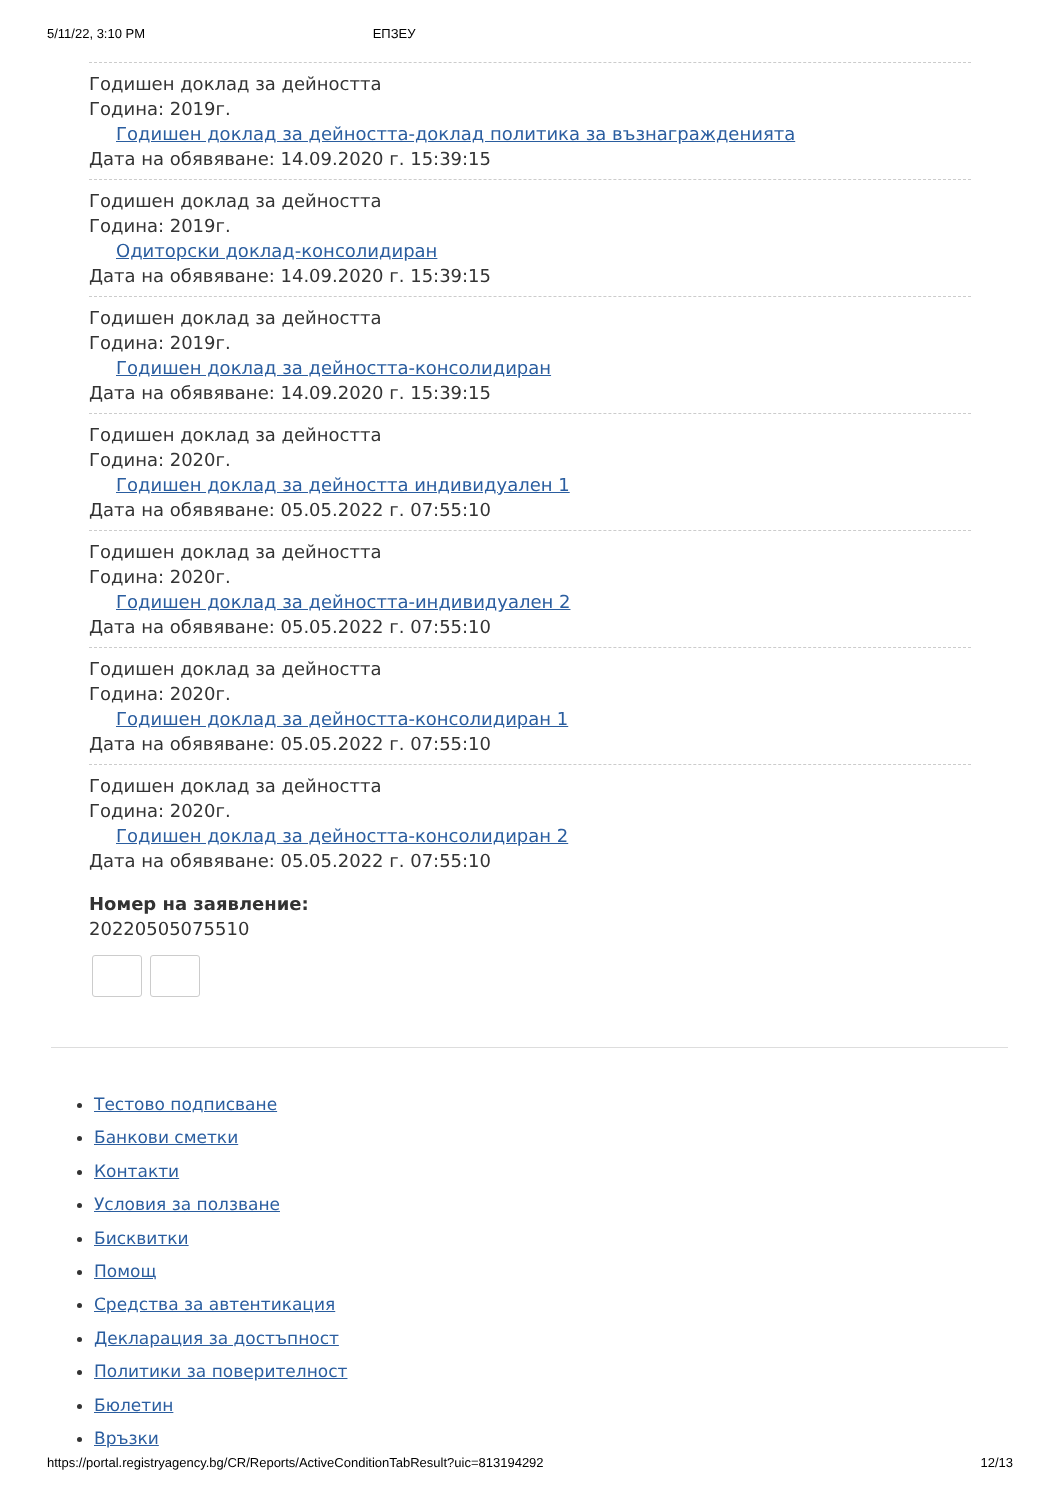5/11/22, 3:10 PM ЕПЗЕУ
Годишен доклад за дейността
Година: 2019г.
Годишен доклад за дейността-доклад политика за възнагражденията
Дата на обявяване: 14.09.2020 г. 15:39:15
Годишен доклад за дейността
Година: 2019г.
Одиторски доклад-консолидиран
Дата на обявяване: 14.09.2020 г. 15:39:15
Годишен доклад за дейността
Година: 2019г.
Годишен доклад за дейността-консолидиран
Дата на обявяване: 14.09.2020 г. 15:39:15
Годишен доклад за дейността
Година: 2020г.
Годишен доклад за дейността индивидуален 1
Дата на обявяване: 05.05.2022 г. 07:55:10
Годишен доклад за дейността
Година: 2020г.
Годишен доклад за дейността-индивидуален 2
Дата на обявяване: 05.05.2022 г. 07:55:10
Годишен доклад за дейността
Година: 2020г.
Годишен доклад за дейността-консолидиран 1
Дата на обявяване: 05.05.2022 г. 07:55:10
Годишен доклад за дейността
Година: 2020г.
Годишен доклад за дейността-консолидиран 2
Дата на обявяване: 05.05.2022 г. 07:55:10
Номер на заявление:
20220505075510
Тестово подписване
Банкови сметки
Контакти
Условия за ползване
Бисквитки
Помощ
Средства за автентикация
Декларация за достъпност
Политики за поверителност
Бюлетин
Връзки
https://portal.registryagency.bg/CR/Reports/ActiveConditionTabResult?uic=813194292 12/13